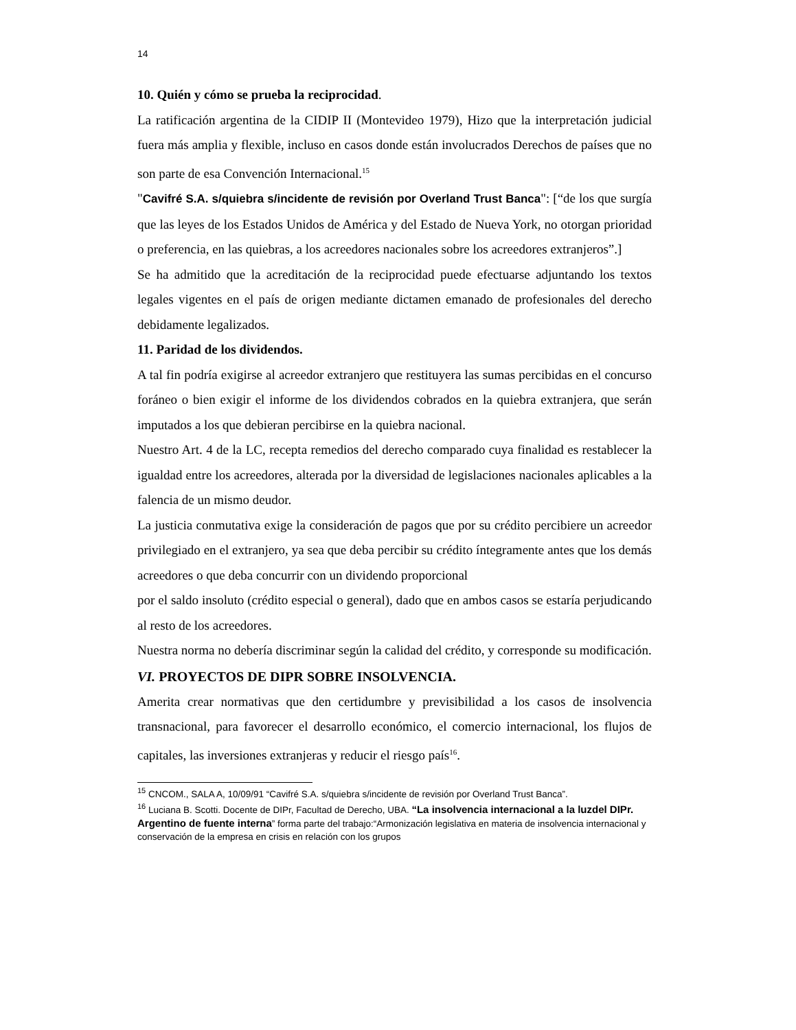14
10. Quién y cómo se prueba la reciprocidad.
La ratificación argentina de la CIDIP II (Montevideo 1979), Hizo que la interpretación judicial fuera más amplia y flexible, incluso en casos donde están involucrados Derechos de países que no son parte de esa Convención Internacional.<sup>15</sup>
"Cavifré S.A. s/quiebra s/incidente de revisión por Overland Trust Banca": [“de los que surgía que las leyes de los Estados Unidos de América y del Estado de Nueva York, no otorgan prioridad o preferencia, en las quiebras, a los acreedores nacionales sobre los acreedores extranjeros”.]
Se ha admitido que la acreditación de la reciprocidad puede efectuarse adjuntando los textos legales vigentes en el país de origen mediante dictamen emanado de profesionales del derecho debidamente legalizados.
11. Paridad de los dividendos.
A tal fin podría exigirse al acreedor extranjero que restituyera las sumas percibidas en el concurso foráneo o bien exigir el informe de los dividendos cobrados en la quiebra extranjera, que serán imputados a los que debieran percibirse en la quiebra nacional.
Nuestro Art. 4 de la LC, recepta remedios del derecho comparado cuya finalidad es restablecer la igualdad entre los acreedores, alterada por la diversidad de legislaciones nacionales aplicables a la falencia de un mismo deudor.
La justicia conmutativa exige la consideración de pagos que por su crédito percibiere un acreedor privilegiado en el extranjero, ya sea que deba percibir su crédito íntegramente antes que los demás acreedores o que deba concurrir con un dividendo proporcional
por el saldo insoluto (crédito especial o general), dado que en ambos casos se estaría perjudicando al resto de los acreedores.
Nuestra norma no debería discriminar según la calidad del crédito, y corresponde su modificación.
VI. PROYECTOS DE DIPR SOBRE INSOLVENCIA.
Amerita crear normativas que den certidumbre y previsibilidad a los casos de insolvencia transnacional, para favorecer el desarrollo económico, el comercio internacional, los flujos de capitales, las inversiones extranjeras y reducir el riesgo país<sup>16</sup>.
<sup>15</sup> CNCOM., SALA A, 10/09/91 “Cavifré S.A. s/quiebra s/incidente de revisión por Overland Trust Banca”.
<sup>16</sup> Luciana B. Scotti. Docente de DIPr, Facultad de Derecho, UBA. “La insolvencia internacional a la luzdel DIPr. Argentino de fuente interna” forma parte del trabajo:“Armonización legislativa en materia de insolvencia internacional y conservación de la empresa en crisis en relación con los grupos